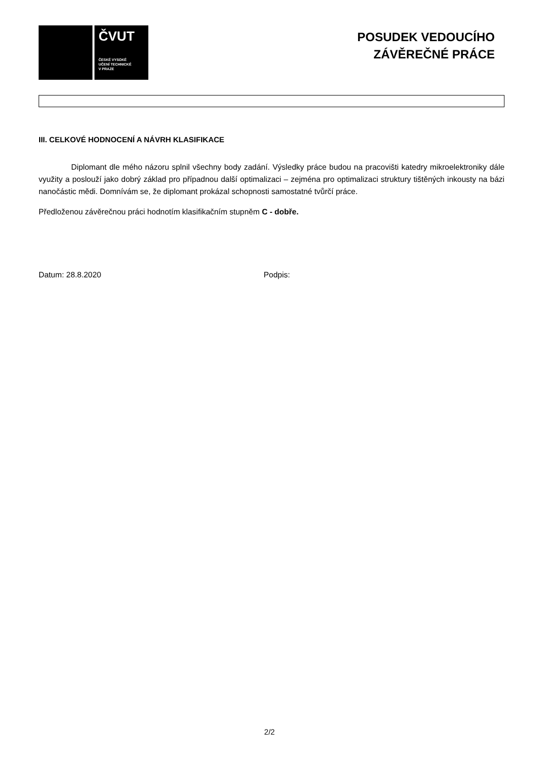ČVUT
ČESKÉ VYSOKÉ
UČENÍ TECHNICKÉ
V PRAZE
POSUDEK VEDOUCÍHO
ZÁVĚREČNÉ PRÁCE
III. CELKOVÉ HODNOCENÍ A NÁVRH KLASIFIKACE
Diplomant dle mého názoru splnil všechny body zadání. Výsledky práce budou na pracovišti katedry mikroelektroniky dále využity a poslouží jako dobrý základ pro případnou další optimalizaci – zejména pro optimalizaci struktury tištěných inkousty na bázi nanočástic mědi. Domnívám se, že diplomant prokázal schopnosti samostatné tvůrčí práce.
Předloženou závěrečnou práci hodnotím klasifikačním stupněm C - dobře.
Datum: 28.8.2020 Podpis:
2/2